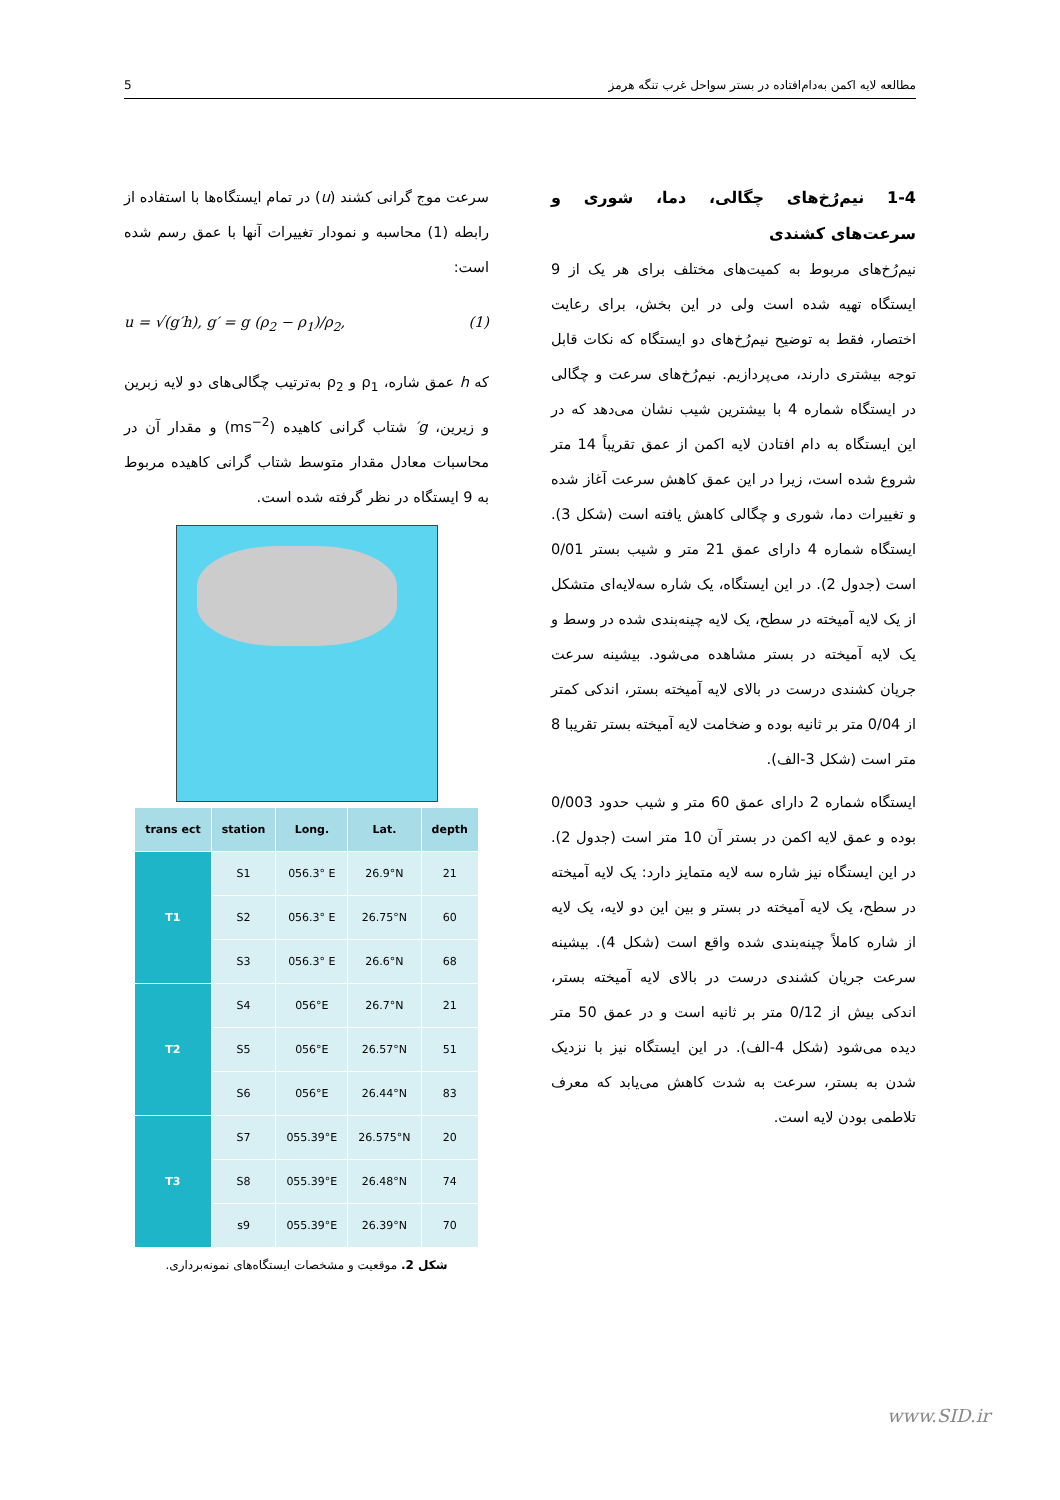5 مطالعه لایه اکمن به‌دام‌افتاده در بستر سواحل غرب تنگه هرمز
سرعت موج گرانی کشند (u) در تمام ایستگاه‌ها با استفاده از رابطه (1) محاسبه و نمودار تغییرات آنها با عمق رسم شده است:
u = √(g′h), g′ = g (ρ<sub>2</sub> − ρ<sub>1</sub>)/ρ<sub>2</sub>, (1)
که h عمق شاره، ρ<sub>1</sub> و ρ<sub>2</sub> به‌ترتیب چگالی‌های دو لایه زبرین و زیرین، g′ شتاب گرانی کاهیده (ms<sup>−2</sup>) و مقدار آن در محاسبات معادل مقدار متوسط شتاب گرانی کاهیده مربوط به 9 ایستگاه در نظر گرفته شده است.
| trans ect | station | Long. | Lat. | depth |
| --- | --- | --- | --- | --- |
| T1 | S1 | 056.3° E | 26.9°N | 21 |
| | S2 | 056.3° E | 26.75°N | 60 |
| | S3 | 056.3° E | 26.6°N | 68 |
| T2 | S4 | 056°E | 26.7°N | 21 |
| | S5 | 056°E | 26.57°N | 51 |
| | S6 | 056°E | 26.44°N | 83 |
| T3 | S7 | 055.39°E | 26.575°N | 20 |
| | S8 | 055.39°E | 26.48°N | 74 |
| | s9 | 055.39°E | 26.39°N | 70 |
شکل 2. موقعیت و مشخصات ایستگاه‌های نمونه‌برداری.
1-4 نیم‌رُخ‌های چگالی، دما، شوری و سرعت‌های کشندی
نیم‌رُخ‌های مربوط به کمیت‌های مختلف برای هر یک از 9 ایستگاه تهیه شده است ولی در این بخش، برای رعایت اختصار، فقط به توضیح نیم‌رُخ‌های دو ایستگاه که نکات قابل توجه بیشتری دارند، می‌پردازیم. نیم‌رُخ‌های سرعت و چگالی در ایستگاه شماره 4 با بیشترین شیب نشان می‌دهد که در این ایستگاه به دام افتادن لایه اکمن از عمق تقریباً 14 متر شروع شده است، زیرا در این عمق کاهش سرعت آغاز شده و تغییرات دما، شوری و چگالی کاهش یافته است (شکل 3). ایستگاه شماره 4 دارای عمق 21 متر و شیب بستر 0/01 است (جدول 2). در این ایستگاه، یک شاره سه‌لایه‌ای متشکل از یک لایه آمیخته در سطح، یک لایه چینه‌بندی شده در وسط و یک لایه آمیخته در بستر مشاهده می‌شود. بیشینه سرعت جریان کشندی درست در بالای لایه آمیخته بستر، اندکی کمتر از 0/04 متر بر ثانیه بوده و ضخامت لایه آمیخته بستر تقریبا 8 متر است (شکل 3-الف).
ایستگاه شماره 2 دارای عمق 60 متر و شیب حدود 0/003 بوده و عمق لایه اکمن در بستر آن 10 متر است (جدول 2). در این ایستگاه نیز شاره سه لایه متمایز دارد: یک لایه آمیخته در سطح، یک لایه آمیخته در بستر و بین این دو لایه، یک لایه از شاره کاملاً چینه‌بندی شده واقع است (شکل 4). بیشینه سرعت جریان کشندی درست در بالای لایه آمیخته بستر، اندکی بیش از 0/12 متر بر ثانیه است و در عمق 50 متر دیده می‌شود (شکل 4-الف). در این ایستگاه نیز با نزدیک شدن به بستر، سرعت به شدت کاهش می‌یابد که معرف تلاطمی بودن لایه است.
www.SID.ir